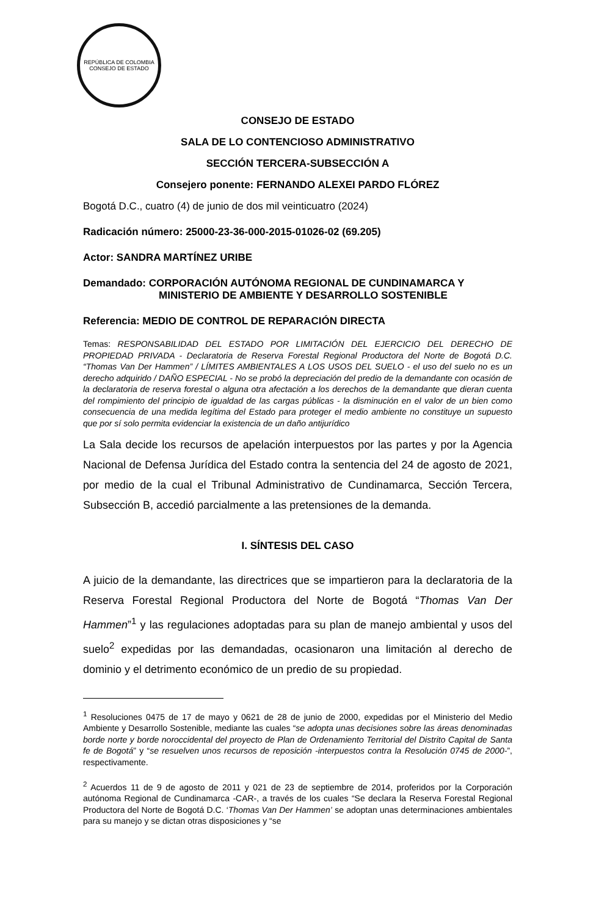REPÚBLICA DE COLOMBIA
CONSEJO DE ESTADO
CONSEJO DE ESTADO
SALA DE LO CONTENCIOSO ADMINISTRATIVO
SECCIÓN TERCERA-SUBSECCIÓN A
Consejero ponente: FERNANDO ALEXEI PARDO FLÓREZ
Bogotá D.C., cuatro (4) de junio de dos mil veinticuatro (2024)
Radicación número: 25000-23-36-000-2015-01026-02 (69.205)
Actor: SANDRA MARTÍNEZ URIBE
Demandado: CORPORACIÓN AUTÓNOMA REGIONAL DE CUNDINAMARCA Y
MINISTERIO DE AMBIENTE Y DESARROLLO SOSTENIBLE
Referencia: MEDIO DE CONTROL DE REPARACIÓN DIRECTA
Temas: RESPONSABILIDAD DEL ESTADO POR LIMITACIÓN DEL EJERCICIO DEL DERECHO DE PROPIEDAD PRIVADA - Declaratoria de Reserva Forestal Regional Productora del Norte de Bogotá D.C. “Thomas Van Der Hammen” / LÍMITES AMBIENTALES A LOS USOS DEL SUELO - el uso del suelo no es un derecho adquirido / DAÑO ESPECIAL - No se probó la depreciación del predio de la demandante con ocasión de la declaratoria de reserva forestal o alguna otra afectación a los derechos de la demandante que dieran cuenta del rompimiento del principio de igualdad de las cargas públicas - la disminución en el valor de un bien como consecuencia de una medida legítima del Estado para proteger el medio ambiente no constituye un supuesto que por sí solo permita evidenciar la existencia de un daño antijurídico
La Sala decide los recursos de apelación interpuestos por las partes y por la Agencia Nacional de Defensa Jurídica del Estado contra la sentencia del 24 de agosto de 2021, por medio de la cual el Tribunal Administrativo de Cundinamarca, Sección Tercera, Subsección B, accedió parcialmente a las pretensiones de la demanda.
I. SÍNTESIS DEL CASO
A juicio de la demandante, las directrices que se impartieron para la declaratoria de la Reserva Forestal Regional Productora del Norte de Bogotá “Thomas Van Der Hammen”<sup>1</sup> y las regulaciones adoptadas para su plan de manejo ambiental y usos del suelo<sup>2</sup> expedidas por las demandadas, ocasionaron una limitación al derecho de dominio y el detrimento económico de un predio de su propiedad.
<sup>1</sup> Resoluciones 0475 de 17 de mayo y 0621 de 28 de junio de 2000, expedidas por el Ministerio del Medio Ambiente y Desarrollo Sostenible, mediante las cuales “se adopta unas decisiones sobre las áreas denominadas borde norte y borde noroccidental del proyecto de Plan de Ordenamiento Territorial del Distrito Capital de Santa fe de Bogotá” y “se resuelven unos recursos de reposición -interpuestos contra la Resolución 0745 de 2000-”, respectivamente.
<sup>2</sup> Acuerdos 11 de 9 de agosto de 2011 y 021 de 23 de septiembre de 2014, proferidos por la Corporación autónoma Regional de Cundinamarca -CAR-, a través de los cuales “Se declara la Reserva Forestal Regional Productora del Norte de Bogotá D.C. ‘Thomas Van Der Hammen’ se adoptan unas determinaciones ambientales para su manejo y se dictan otras disposiciones y “se